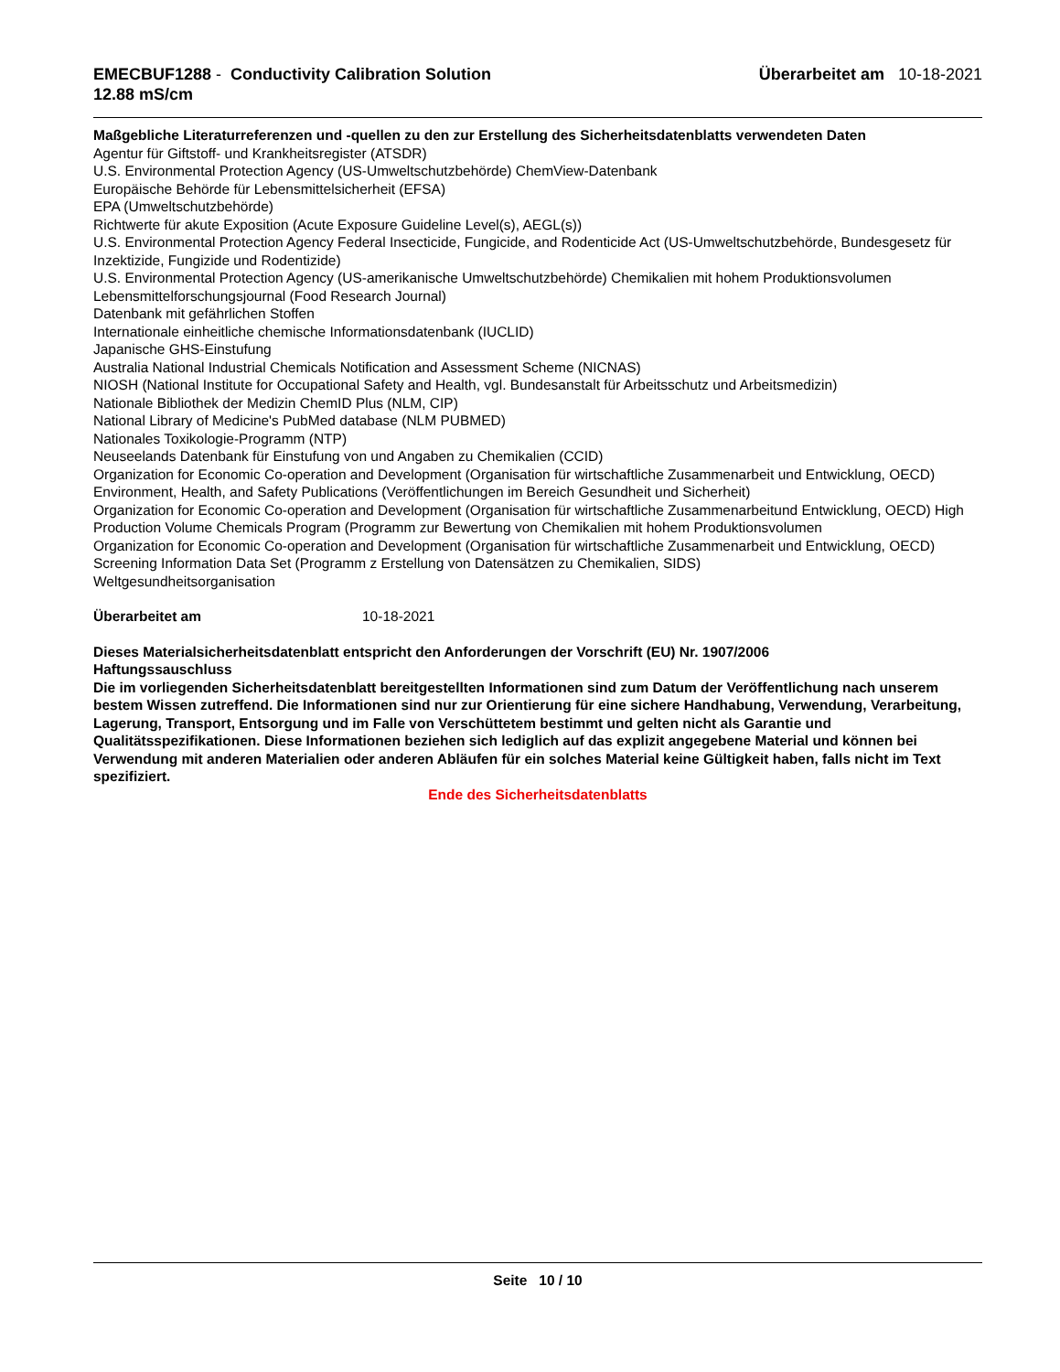EMECBUF1288 - Conductivity Calibration Solution
12.88 mS/cm
Überarbeitet am 10-18-2021
Maßgebliche Literaturreferenzen und -quellen zu den zur Erstellung des Sicherheitsdatenblatts verwendeten Daten
Agentur für Giftstoff- und Krankheitsregister (ATSDR)
U.S. Environmental Protection Agency (US-Umweltschutzbehörde) ChemView-Datenbank
Europäische Behörde für Lebensmittelsicherheit (EFSA)
EPA (Umweltschutzbehörde)
Richtwerte für akute Exposition (Acute Exposure Guideline Level(s), AEGL(s))
U.S. Environmental Protection Agency Federal Insecticide, Fungicide, and Rodenticide Act (US-Umweltschutzbehörde, Bundesgesetz für Inzektizide, Fungizide und Rodentizide)
U.S. Environmental Protection Agency (US-amerikanische Umweltschutzbehörde) Chemikalien mit hohem Produktionsvolumen
Lebensmittelforschungsjournal (Food Research Journal)
Datenbank mit gefährlichen Stoffen
Internationale einheitliche chemische Informationsdatenbank (IUCLID)
Japanische GHS-Einstufung
Australia National Industrial Chemicals Notification and Assessment Scheme (NICNAS)
NIOSH (National Institute for Occupational Safety and Health, vgl. Bundesanstalt für Arbeitsschutz und Arbeitsmedizin)
Nationale Bibliothek der Medizin ChemID Plus (NLM, CIP)
National Library of Medicine's PubMed database (NLM PUBMED)
Nationales Toxikologie-Programm (NTP)
Neuseelands Datenbank für Einstufung von und Angaben zu Chemikalien (CCID)
Organization for Economic Co-operation and Development (Organisation für wirtschaftliche Zusammenarbeit und Entwicklung, OECD) Environment, Health, and Safety Publications (Veröffentlichungen im Bereich Gesundheit und Sicherheit)
Organization for Economic Co-operation and Development (Organisation für wirtschaftliche Zusammenarbeitund Entwicklung, OECD) High Production Volume Chemicals Program (Programm zur Bewertung von Chemikalien mit hohem Produktionsvolumen
Organization for Economic Co-operation and Development (Organisation für wirtschaftliche Zusammenarbeit und Entwicklung, OECD) Screening Information Data Set (Programm z Erstellung von Datensätzen zu Chemikalien, SIDS)
Weltgesundheitsorganisation
Überarbeitet am 10-18-2021
Dieses Materialsicherheitsdatenblatt entspricht den Anforderungen der Vorschrift (EU) Nr. 1907/2006
Haftungssauschluss
Die im vorliegenden Sicherheitsdatenblatt bereitgestellten Informationen sind zum Datum der Veröffentlichung nach unserem bestem Wissen zutreffend. Die Informationen sind nur zur Orientierung für eine sichere Handhabung, Verwendung, Verarbeitung, Lagerung, Transport, Entsorgung und im Falle von Verschüttetem bestimmt und gelten nicht als Garantie und Qualitätsspezifikationen. Diese Informationen beziehen sich lediglich auf das explizit angegebene Material und können bei Verwendung mit anderen Materialien oder anderen Abläufen für ein solches Material keine Gültigkeit haben, falls nicht im Text spezifiziert.
Ende des Sicherheitsdatenblatts
Seite 10 / 10